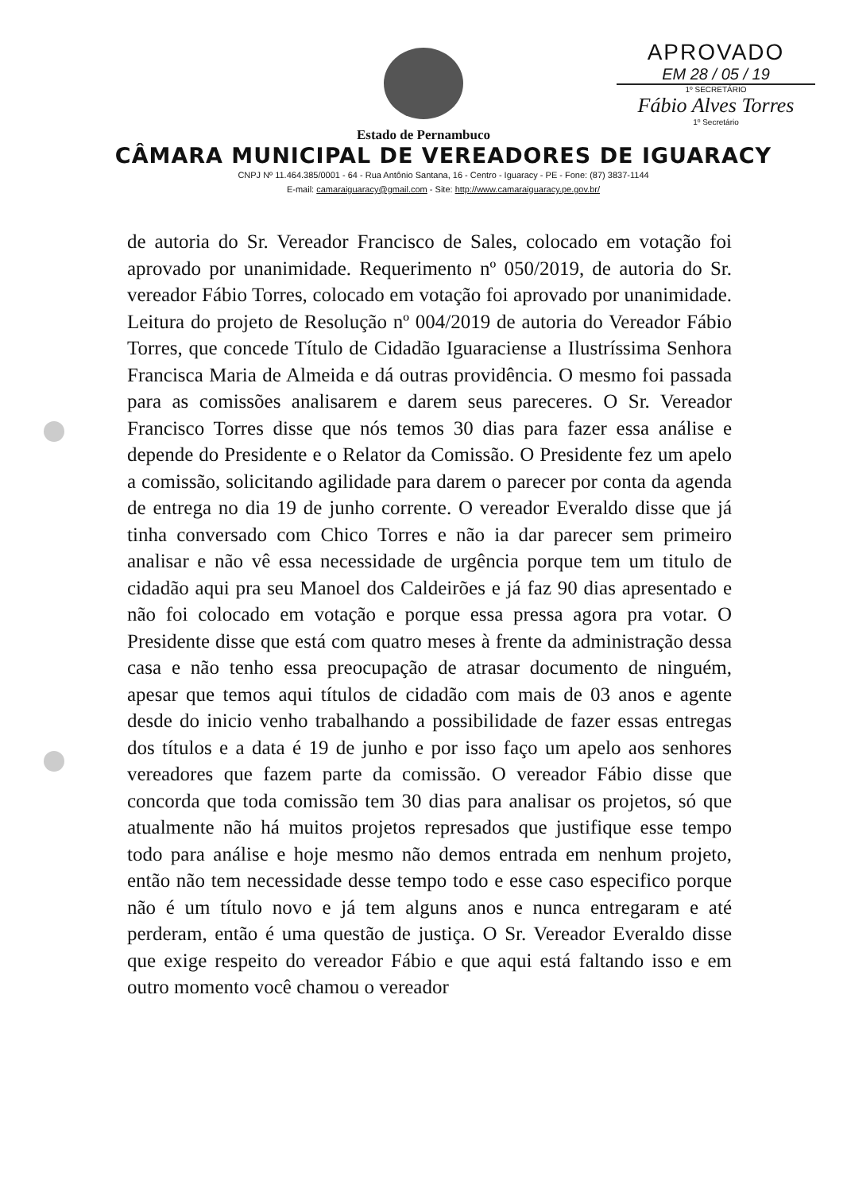APROVADO
EM 28 / 05 / 19
1º SECRETÁRIO
Fábio Alves Torres
1º Secretário
Estado de Pernambuco
CÂMARA MUNICIPAL DE VEREADORES DE IGUARACY
CNPJ Nº 11.464.385/0001 - 64 - Rua Antônio Santana, 16 - Centro - Iguaracy - PE - Fone: (87) 3837-1144
E-mail: camaraiguaracy@gmail.com - Site: http://www.camaraiguaracy.pe.gov.br/
de autoria do Sr. Vereador Francisco de Sales, colocado em votação foi aprovado por unanimidade. Requerimento nº 050/2019, de autoria do Sr. vereador Fábio Torres, colocado em votação foi aprovado por unanimidade. Leitura do projeto de Resolução nº 004/2019 de autoria do Vereador Fábio Torres, que concede Título de Cidadão Iguaraciense a Ilustríssima Senhora Francisca Maria de Almeida e dá outras providência. O mesmo foi passada para as comissões analisarem e darem seus pareceres. O Sr. Vereador Francisco Torres disse que nós temos 30 dias para fazer essa análise e depende do Presidente e o Relator da Comissão. O Presidente fez um apelo a comissão, solicitando agilidade para darem o parecer por conta da agenda de entrega no dia 19 de junho corrente. O vereador Everaldo disse que já tinha conversado com Chico Torres e não ia dar parecer sem primeiro analisar e não vê essa necessidade de urgência porque tem um titulo de cidadão aqui pra seu Manoel dos Caldeirões e já faz 90 dias apresentado e não foi colocado em votação e porque essa pressa agora pra votar. O Presidente disse que está com quatro meses à frente da administração dessa casa e não tenho essa preocupação de atrasar documento de ninguém, apesar que temos aqui títulos de cidadão com mais de 03 anos e agente desde do inicio venho trabalhando a possibilidade de fazer essas entregas dos títulos e a data é 19 de junho e por isso faço um apelo aos senhores vereadores que fazem parte da comissão. O vereador Fábio disse que concorda que toda comissão tem 30 dias para analisar os projetos, só que atualmente não há muitos projetos represados que justifique esse tempo todo para análise e hoje mesmo não demos entrada em nenhum projeto, então não tem necessidade desse tempo todo e esse caso especifico porque não é um título novo e já tem alguns anos e nunca entregaram e até perderam, então é uma questão de justiça. O Sr. Vereador Everaldo disse que exige respeito do vereador Fábio e que aqui está faltando isso e em outro momento você chamou o vereador